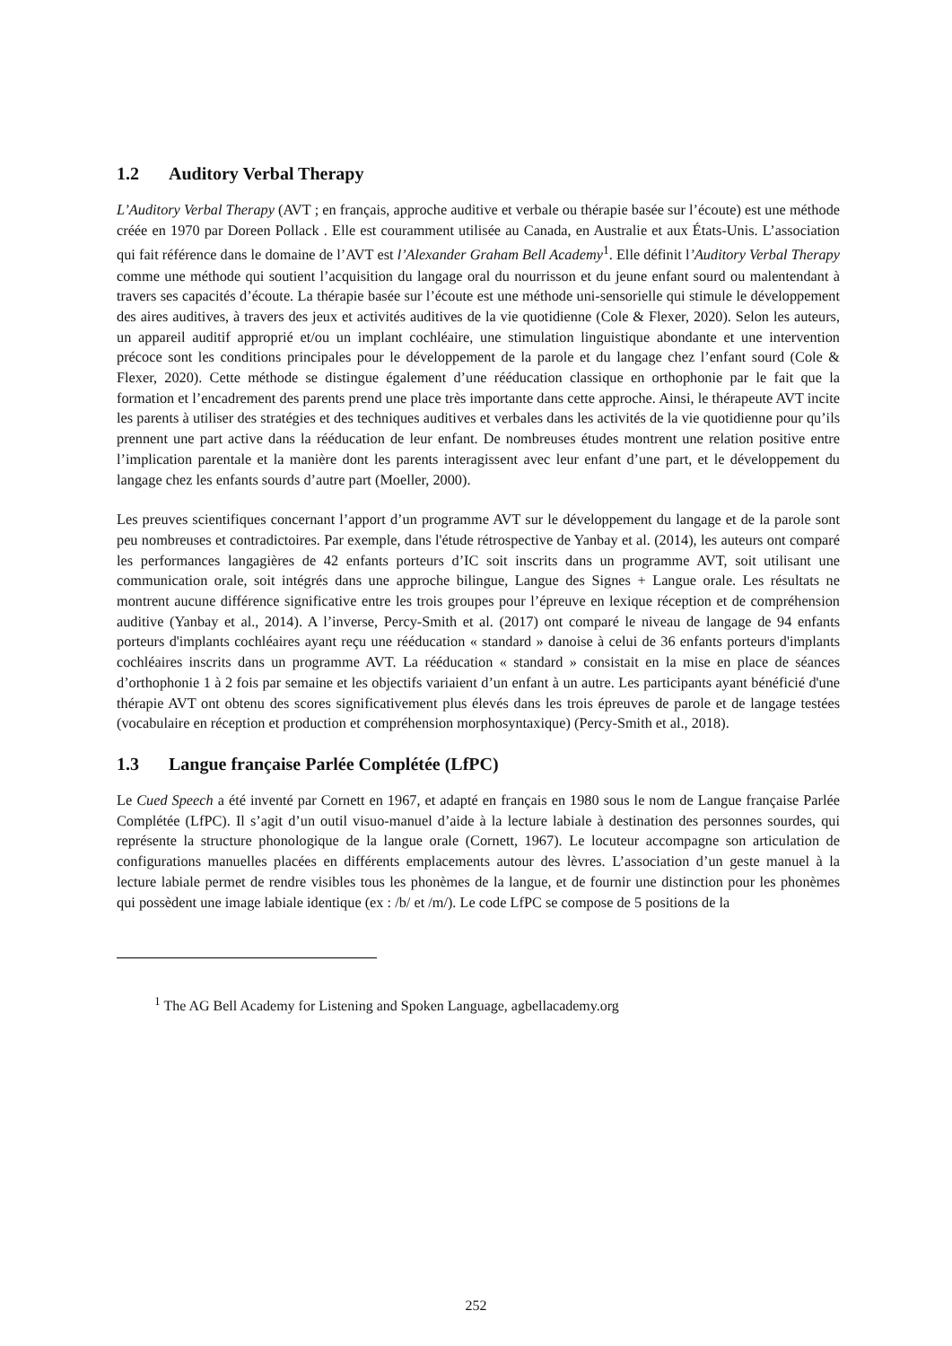1.2 Auditory Verbal Therapy
L’Auditory Verbal Therapy (AVT ; en français, approche auditive et verbale ou thérapie basée sur l’écoute) est une méthode créée en 1970 par Doreen Pollack . Elle est couramment utilisée au Canada, en Australie et aux États-Unis. L’association qui fait référence dans le domaine de l’AVT est l’Alexander Graham Bell Academy<sup>1</sup>. Elle définit l’Auditory Verbal Therapy comme une méthode qui soutient l’acquisition du langage oral du nourrisson et du jeune enfant sourd ou malentendant à travers ses capacités d’écoute. La thérapie basée sur l’écoute est une méthode uni-sensorielle qui stimule le développement des aires auditives, à travers des jeux et activités auditives de la vie quotidienne (Cole & Flexer, 2020). Selon les auteurs, un appareil auditif approprié et/ou un implant cochléaire, une stimulation linguistique abondante et une intervention précoce sont les conditions principales pour le développement de la parole et du langage chez l’enfant sourd (Cole & Flexer, 2020). Cette méthode se distingue également d’une rééducation classique en orthophonie par le fait que la formation et l’encadrement des parents prend une place très importante dans cette approche. Ainsi, le thérapeute AVT incite les parents à utiliser des stratégies et des techniques auditives et verbales dans les activités de la vie quotidienne pour qu’ils prennent une part active dans la rééducation de leur enfant. De nombreuses études montrent une relation positive entre l’implication parentale et la manière dont les parents interagissent avec leur enfant d’une part, et le développement du langage chez les enfants sourds d’autre part (Moeller, 2000).
Les preuves scientifiques concernant l’apport d’un programme AVT sur le développement du langage et de la parole sont peu nombreuses et contradictoires. Par exemple, dans l'étude rétrospective de Yanbay et al. (2014), les auteurs ont comparé les performances langagières de 42 enfants porteurs d’IC soit inscrits dans un programme AVT, soit utilisant une communication orale, soit intégrés dans une approche bilingue, Langue des Signes + Langue orale. Les résultats ne montrent aucune différence significative entre les trois groupes pour l’épreuve en lexique réception et de compréhension auditive (Yanbay et al., 2014). A l’inverse, Percy-Smith et al. (2017) ont comparé le niveau de langage de 94 enfants porteurs d'implants cochléaires ayant reçu une rééducation « standard » danoise à celui de 36 enfants porteurs d'implants cochléaires inscrits dans un programme AVT. La rééducation « standard » consistait en la mise en place de séances d’orthophonie 1 à 2 fois par semaine et les objectifs variaient d’un enfant à un autre. Les participants ayant bénéficié d'une thérapie AVT ont obtenu des scores significativement plus élevés dans les trois épreuves de parole et de langage testées (vocabulaire en réception et production et compréhension morphosyntaxique) (Percy-Smith et al., 2018).
1.3 Langue française Parlée Complétée (LfPC)
Le Cued Speech a été inventé par Cornett en 1967, et adapté en français en 1980 sous le nom de Langue française Parlée Complétée (LfPC). Il s’agit d’un outil visuo-manuel d’aide à la lecture labiale à destination des personnes sourdes, qui représente la structure phonologique de la langue orale (Cornett, 1967). Le locuteur accompagne son articulation de configurations manuelles placées en différents emplacements autour des lèvres. L’association d’un geste manuel à la lecture labiale permet de rendre visibles tous les phonèmes de la langue, et de fournir une distinction pour les phonèmes qui possèdent une image labiale identique (ex : /b/ et /m/). Le code LfPC se compose de 5 positions de la
<sup>1</sup> The AG Bell Academy for Listening and Spoken Language, agbellacademy.org
252